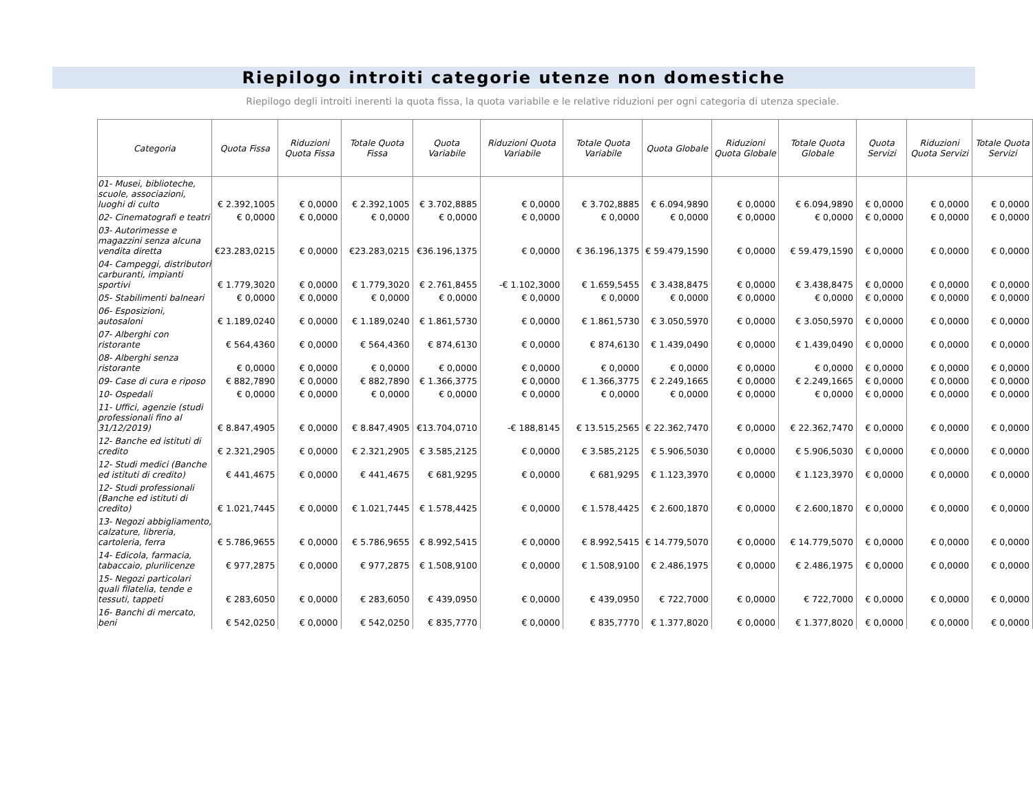Riepilogo introiti categorie utenze non domestiche
Riepilogo degli introiti inerenti la quota fissa, la quota variabile e le relative riduzioni per ogni categoria di utenza speciale.
| Categoria | Quota Fissa | Riduzioni Quota Fissa | Totale Quota Fissa | Quota Variabile | Riduzioni Quota Variabile | Totale Quota Variabile | Quota Globale | Riduzioni Quota Globale | Totale Quota Globale | Quota Servizi | Riduzioni Quota Servizi | Totale Quota Servizi |
| --- | --- | --- | --- | --- | --- | --- | --- | --- | --- | --- | --- | --- |
| 01- Musei, biblioteche, scuole, associazioni, luoghi di culto | € 2.392,1005 | € 0,0000 | € 2.392,1005 | € 3.702,8885 | € 0,0000 | € 3.702,8885 | € 6.094,9890 | € 0,0000 | € 6.094,9890 | € 0,0000 | € 0,0000 | € 0,0000 |
| 02- Cinematografi e teatri | € 0,0000 | € 0,0000 | € 0,0000 | € 0,0000 | € 0,0000 | € 0,0000 | € 0,0000 | € 0,0000 | € 0,0000 | € 0,0000 | € 0,0000 | € 0,0000 |
| 03- Autorimesse e magazzini senza alcuna vendita diretta | €23.283,0215 | € 0,0000 | €23.283,0215 | €36.196,1375 | € 0,0000 | € 36.196,1375 | € 59.479,1590 | € 0,0000 | € 59.479,1590 | € 0,0000 | € 0,0000 | € 0,0000 |
| 04- Campeggi, distributori carburanti, impianti sportivi | € 1.779,3020 | € 0,0000 | € 1.779,3020 | € 2.761,8455 | -€ 1.102,3000 | € 1.659,5455 | € 3.438,8475 | € 0,0000 | € 3.438,8475 | € 0,0000 | € 0,0000 | € 0,0000 |
| 05- Stabilimenti balneari | € 0,0000 | € 0,0000 | € 0,0000 | € 0,0000 | € 0,0000 | € 0,0000 | € 0,0000 | € 0,0000 | € 0,0000 | € 0,0000 | € 0,0000 | € 0,0000 |
| 06- Esposizioni, autosaloni | € 1.189,0240 | € 0,0000 | € 1.189,0240 | € 1.861,5730 | € 0,0000 | € 1.861,5730 | € 3.050,5970 | € 0,0000 | € 3.050,5970 | € 0,0000 | € 0,0000 | € 0,0000 |
| 07- Alberghi con ristorante | € 564,4360 | € 0,0000 | € 564,4360 | € 874,6130 | € 0,0000 | € 874,6130 | € 1.439,0490 | € 0,0000 | € 1.439,0490 | € 0,0000 | € 0,0000 | € 0,0000 |
| 08- Alberghi senza ristorante | € 0,0000 | € 0,0000 | € 0,0000 | € 0,0000 | € 0,0000 | € 0,0000 | € 0,0000 | € 0,0000 | € 0,0000 | € 0,0000 | € 0,0000 | € 0,0000 |
| 09- Case di cura e riposo | € 882,7890 | € 0,0000 | € 882,7890 | € 1.366,3775 | € 0,0000 | € 1.366,3775 | € 2.249,1665 | € 0,0000 | € 2.249,1665 | € 0,0000 | € 0,0000 | € 0,0000 |
| 10- Ospedali | € 0,0000 | € 0,0000 | € 0,0000 | € 0,0000 | € 0,0000 | € 0,0000 | € 0,0000 | € 0,0000 | € 0,0000 | € 0,0000 | € 0,0000 | € 0,0000 |
| 11- Uffici, agenzie (studi professionali fino al 31/12/2019) | € 8.847,4905 | € 0,0000 | € 8.847,4905 | €13.704,0710 | -€ 188,8145 | € 13.515,2565 | € 22.362,7470 | € 0,0000 | € 22.362,7470 | € 0,0000 | € 0,0000 | € 0,0000 |
| 12- Banche ed istituti di credito | € 2.321,2905 | € 0,0000 | € 2.321,2905 | € 3.585,2125 | € 0,0000 | € 3.585,2125 | € 5.906,5030 | € 0,0000 | € 5.906,5030 | € 0,0000 | € 0,0000 | € 0,0000 |
| 12- Studi medici (Banche ed istituti di credito) | € 441,4675 | € 0,0000 | € 441,4675 | € 681,9295 | € 0,0000 | € 681,9295 | € 1.123,3970 | € 0,0000 | € 1.123,3970 | € 0,0000 | € 0,0000 | € 0,0000 |
| 12- Studi professionali (Banche ed istituti di credito) | € 1.021,7445 | € 0,0000 | € 1.021,7445 | € 1.578,4425 | € 0,0000 | € 1.578,4425 | € 2.600,1870 | € 0,0000 | € 2.600,1870 | € 0,0000 | € 0,0000 | € 0,0000 |
| 13- Negozi abbigliamento, calzature, libreria, cartoleria, ferra | € 5.786,9655 | € 0,0000 | € 5.786,9655 | € 8.992,5415 | € 0,0000 | € 8.992,5415 | € 14.779,5070 | € 0,0000 | € 14.779,5070 | € 0,0000 | € 0,0000 | € 0,0000 |
| 14- Edicola, farmacia, tabaccaio, plurilicenze | € 977,2875 | € 0,0000 | € 977,2875 | € 1.508,9100 | € 0,0000 | € 1.508,9100 | € 2.486,1975 | € 0,0000 | € 2.486,1975 | € 0,0000 | € 0,0000 | € 0,0000 |
| 15- Negozi particolari quali filatelia, tende e tessuti, tappeti | € 283,6050 | € 0,0000 | € 283,6050 | € 439,0950 | € 0,0000 | € 439,0950 | € 722,7000 | € 0,0000 | € 722,7000 | € 0,0000 | € 0,0000 | € 0,0000 |
| 16- Banchi di mercato, beni | € 542,0250 | € 0,0000 | € 542,0250 | € 835,7770 | € 0,0000 | € 835,7770 | € 1.377,8020 | € 0,0000 | € 1.377,8020 | € 0,0000 | € 0,0000 | € 0,0000 |